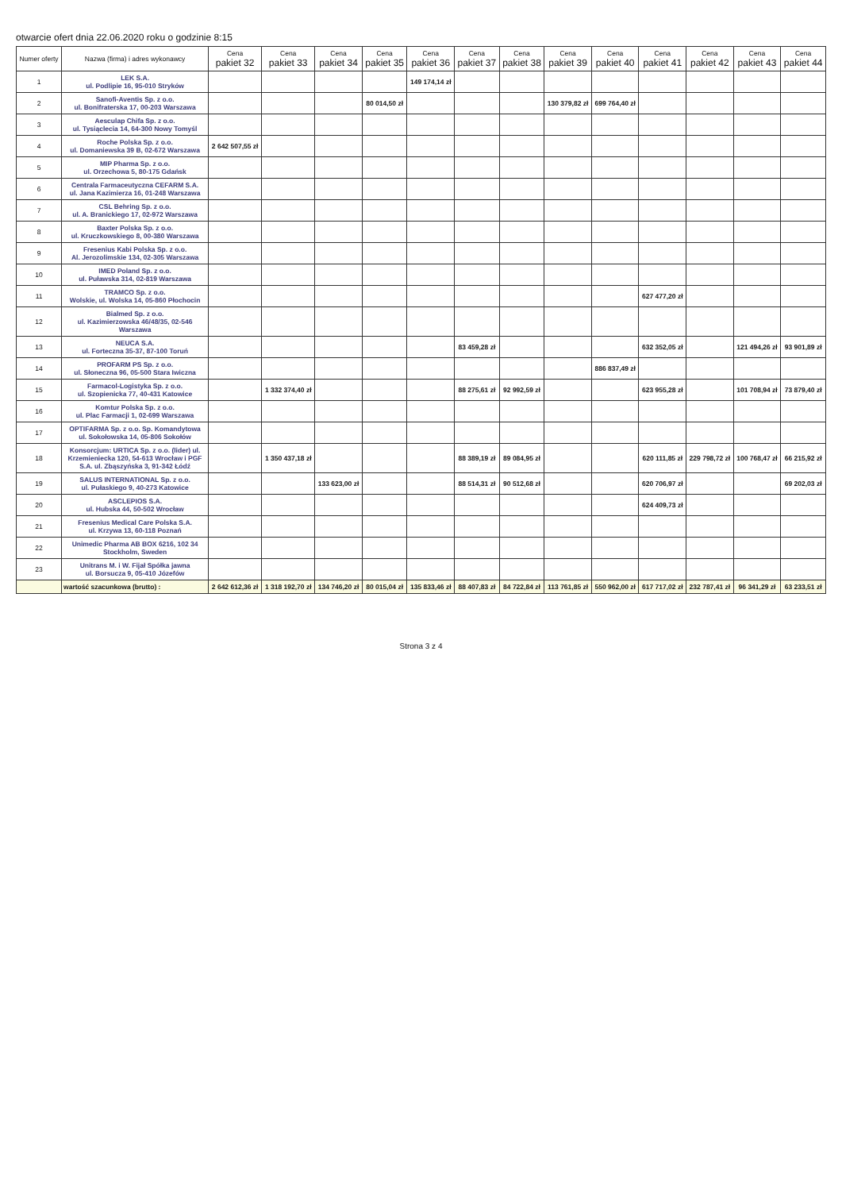otwarcie ofert dnia 22.06.2020 roku o godzinie 8:15
| Numer oferty | Nazwa (firma) i adres wykonawcy | Cena pakiet 32 | Cena pakiet 33 | Cena pakiet 34 | Cena pakiet 35 | Cena pakiet 36 | Cena pakiet 37 | Cena pakiet 38 | Cena pakiet 39 | Cena pakiet 40 | Cena pakiet 41 | Cena pakiet 42 | Cena pakiet 43 | Cena pakiet 44 |
| --- | --- | --- | --- | --- | --- | --- | --- | --- | --- | --- | --- | --- | --- | --- |
| 1 | LEK S.A. ul. Podlipie 16, 95-010 Stryków | | | | | 149 174,14 zł | | | | | | | | |
| 2 | Sanofi-Aventis Sp. z o.o. ul. Bonifraterska 17, 00-203 Warszawa | | | | 80 014,50 zł | | | | 130 379,82 zł | 699 764,40 zł | | | | |
| 3 | Aesculap Chifa Sp. z o.o. ul. Tysiąclecia 14, 64-300 Nowy Tomyśl | | | | | | | | | | | | | |
| 4 | Roche Polska Sp. z o.o. ul. Domaniewska 39 B, 02-672 Warszawa | 2 642 507,55 zł | | | | | | | | | | | | |
| 5 | MIP Pharma Sp. z o.o. ul. Orzechowa 5, 80-175 Gdańsk | | | | | | | | | | | | | |
| 6 | Centrala Farmaceutyczna CEFARM S.A. ul. Jana Kazimierza 16, 01-248 Warszawa | | | | | | | | | | | | | |
| 7 | CSL Behring Sp. z o.o. ul. A. Branickiego 17, 02-972 Warszawa | | | | | | | | | | | | | |
| 8 | Baxter Polska Sp. z o.o. ul. Kruczkowskiego 8, 00-380 Warszawa | | | | | | | | | | | | | |
| 9 | Fresenius Kabi Polska Sp. z o.o. Al. Jerozolimskie 134, 02-305 Warszawa | | | | | | | | | | | | | |
| 10 | IMED Poland Sp. z o.o. ul. Puławska 314, 02-819 Warszawa | | | | | | | | | | | | | |
| 11 | TRAMCO Sp. z o.o. Wolskie, ul. Wolska 14, 05-860 Płochocin | | | | | | | | | | 627 477,20 zł | | | |
| 12 | Bialmed Sp. z o.o. ul. Kazimierzowska 46/48/35, 02-546 Warszawa | | | | | | | | | | | | | |
| 13 | NEUCA S.A. ul. Forteczna 35-37, 87-100 Toruń | | | | | | 83 459,28 zł | | | | 632 352,05 zł | | 121 494,26 zł | 93 901,89 zł |
| 14 | PROFARM PS Sp. z o.o. ul. Słoneczna 96, 05-500 Stara Iwiczna | | | | | | | | | 886 837,49 zł | | | | |
| 15 | Farmacol-Logistyka Sp. z o.o. ul. Szopienicka 77, 40-431 Katowice | | 1 332 374,40 zł | | | | 88 275,61 zł | 92 992,59 zł | | | 623 955,28 zł | | 101 708,94 zł | 73 879,40 zł |
| 16 | Komtur Polska Sp. z o.o. ul. Plac Farmacji 1, 02-699 Warszawa | | | | | | | | | | | | | |
| 17 | OPTIFARMA Sp. z o.o. Sp. Komandytowa ul. Sokołowska 14, 05-806 Sokołów | | | | | | | | | | | | | |
| 18 | Konsorcjum: URTICA Sp. z o.o. (lider) ul. Krzemieniecka 120, 54-613 Wrocław i PGF S.A. ul. Zbąszyńska 3, 91-342 Łódź | | 1 350 437,18 zł | | | | 88 389,19 zł | 89 084,95 zł | | | 620 111,85 zł | 229 798,72 zł | 100 768,47 zł | 66 215,92 zł |
| 19 | SALUS INTERNATIONAL Sp. z o.o. ul. Pułaskiego 9, 40-273 Katowice | | | 133 623,00 zł | | | 88 514,31 zł | 90 512,68 zł | | | 620 706,97 zł | | | 69 202,03 zł |
| 20 | ASCLEPIOS S.A. ul. Hubska 44, 50-502 Wrocław | | | | | | | | | | 624 409,73 zł | | | |
| 21 | Fresenius Medical Care Polska S.A. ul. Krzywa 13, 60-118 Poznań | | | | | | | | | | | | | |
| 22 | Unimedic Pharma AB BOX 6216, 102 34 Stockholm, Sweden | | | | | | | | | | | | | |
| 23 | Unitrans M. i W. Fijał Spółka jawna ul. Borsucza 9, 05-410 Józefów | | | | | | | | | | | | | |
| | wartość szacunkowa (brutto) : | 2 642 612,36 zł | 1 318 192,70 zł | 134 746,20 zł | 80 015,04 zł | 135 833,46 zł | 88 407,83 zł | 84 722,84 zł | 113 761,85 zł | 550 962,00 zł | 617 717,02 zł | 232 787,41 zł | 96 341,29 zł | 63 233,51 zł |
Strona 3 z 4